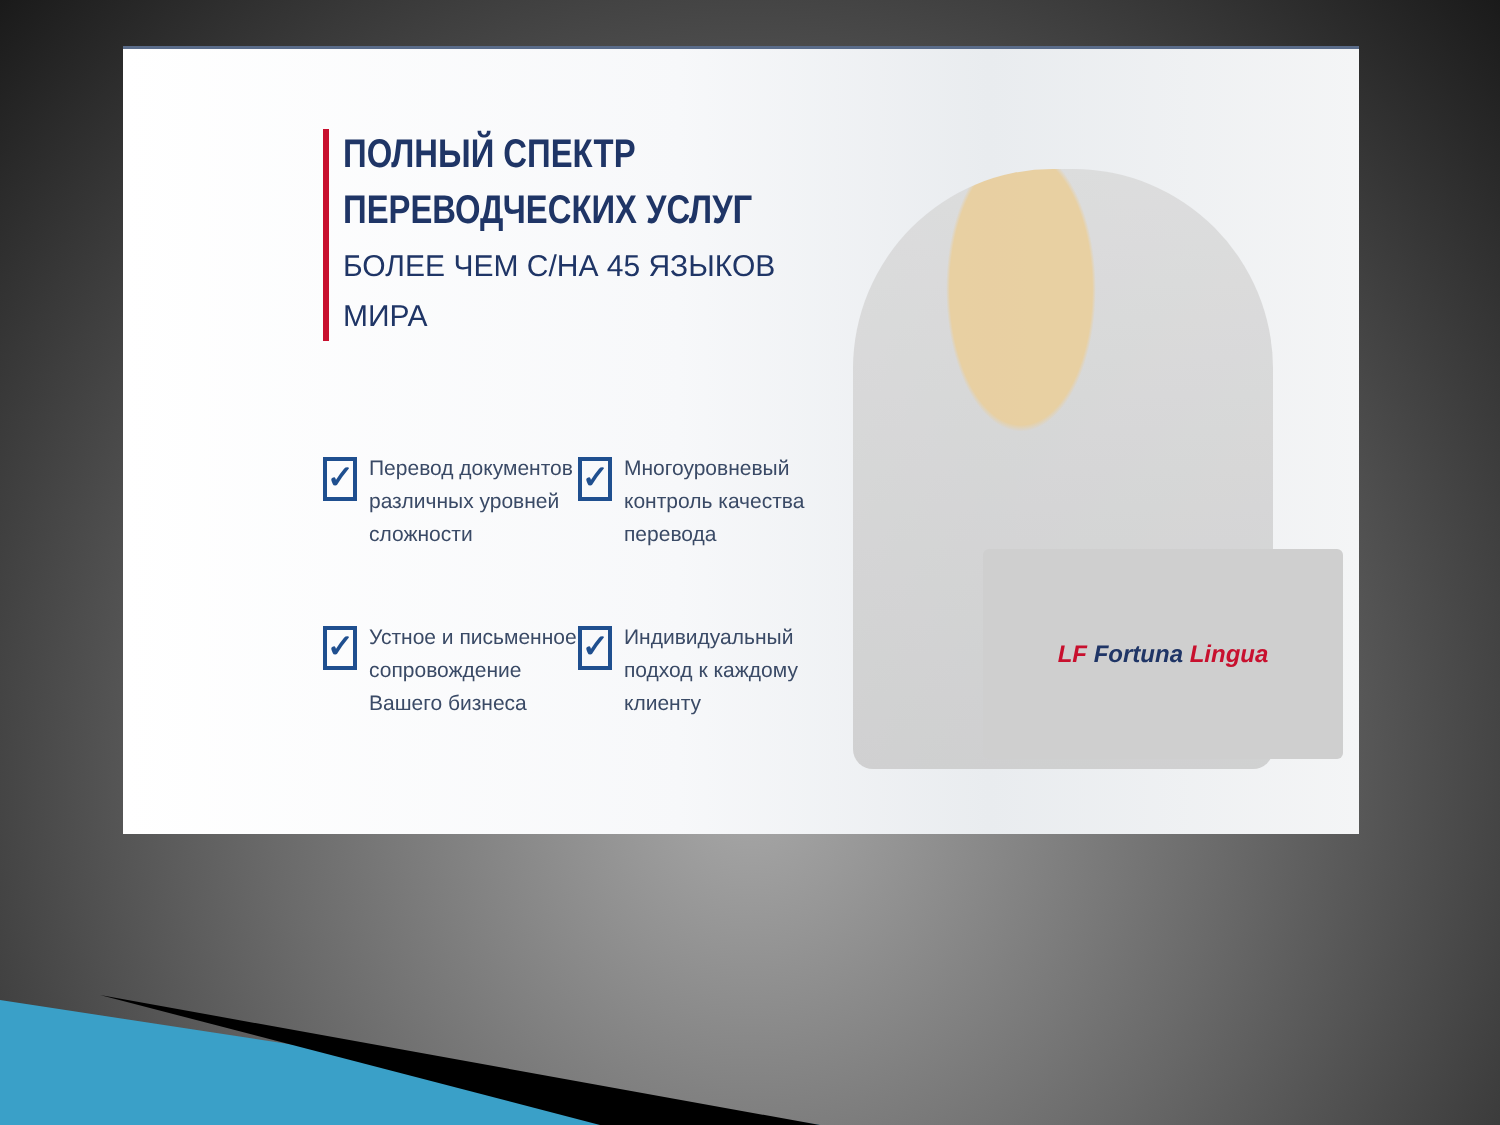LF Fortuna Lingua
ПОЛНЫЙ СПЕКТР
ПЕРЕВОДЧЕСКИХ УСЛУГ
БОЛЕЕ ЧЕМ С/НА 45 ЯЗЫКОВ МИРА
✓
Перевод документов различных уровней сложности
✓
Многоуровневый контроль качества перевода
✓
Устное и письменное сопровождение Вашего бизнеса
✓
Индивидуальный подход к каждому клиенту